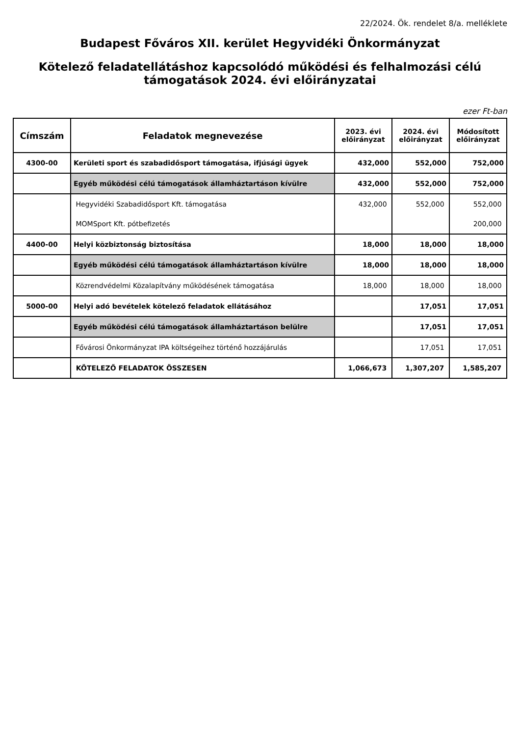22/2024. Ök. rendelet 8/a. melléklete
Budapest Főváros XII. kerület Hegyvidéki Önkormányzat
Kötelező feladatellátáshoz kapcsolódó működési és felhalmozási célú támogatások 2024. évi előirányzatai
ezer Ft-ban
| Címszám | Feladatok megnevezése | 2023. évi előirányzat | 2024. évi előirányzat | Módosított előirányzat |
| --- | --- | --- | --- | --- |
| 4300-00 | Kerületi sport és szabadidősport támogatása, ifjúsági ügyek | 432,000 | 552,000 | 752,000 |
| | Egyéb működési célú támogatások államháztartáson kívülre | 432,000 | 552,000 | 752,000 |
| | Hegyvidéki Szabadidősport Kft. támogatása | 432,000 | 552,000 | 552,000 |
| | MOMSport Kft. pótbefizetés | | | 200,000 |
| 4400-00 | Helyi közbiztonság biztosítása | 18,000 | 18,000 | 18,000 |
| | Egyéb működési célú támogatások államháztartáson kívülre | 18,000 | 18,000 | 18,000 |
| | Közrendvédelmi Közalapítvány működésének támogatása | 18,000 | 18,000 | 18,000 |
| 5000-00 | Helyi adó bevételek kötelező feladatok ellátásához | | 17,051 | 17,051 |
| | Egyéb működési célú támogatások államháztartáson belülre | | 17,051 | 17,051 |
| | Fővárosi Önkormányzat IPA költségeihez történő hozzájárulás | | 17,051 | 17,051 |
| | KÖTELEZŐ FELADATOK ÖSSZESEN | 1,066,673 | 1,307,207 | 1,585,207 |